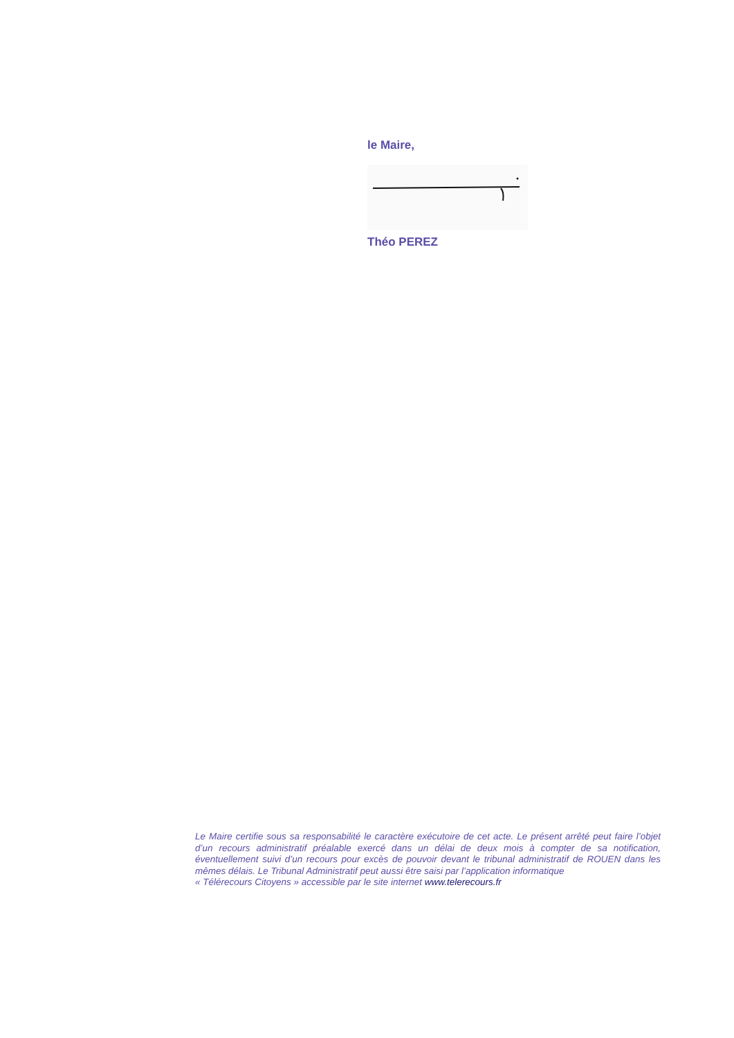le Maire,
Théo PEREZ
Le Maire certifie sous sa responsabilité le caractère exécutoire de cet acte. Le présent arrêté peut faire l’objet d’un recours administratif préalable exercé dans un délai de deux mois à compter de sa notification, éventuellement suivi d’un recours pour excès de pouvoir devant le tribunal administratif de ROUEN dans les mêmes délais. Le Tribunal Administratif peut aussi être saisi par l’application informatique
« Télérecours Citoyens » accessible par le site internet www.telerecours.fr